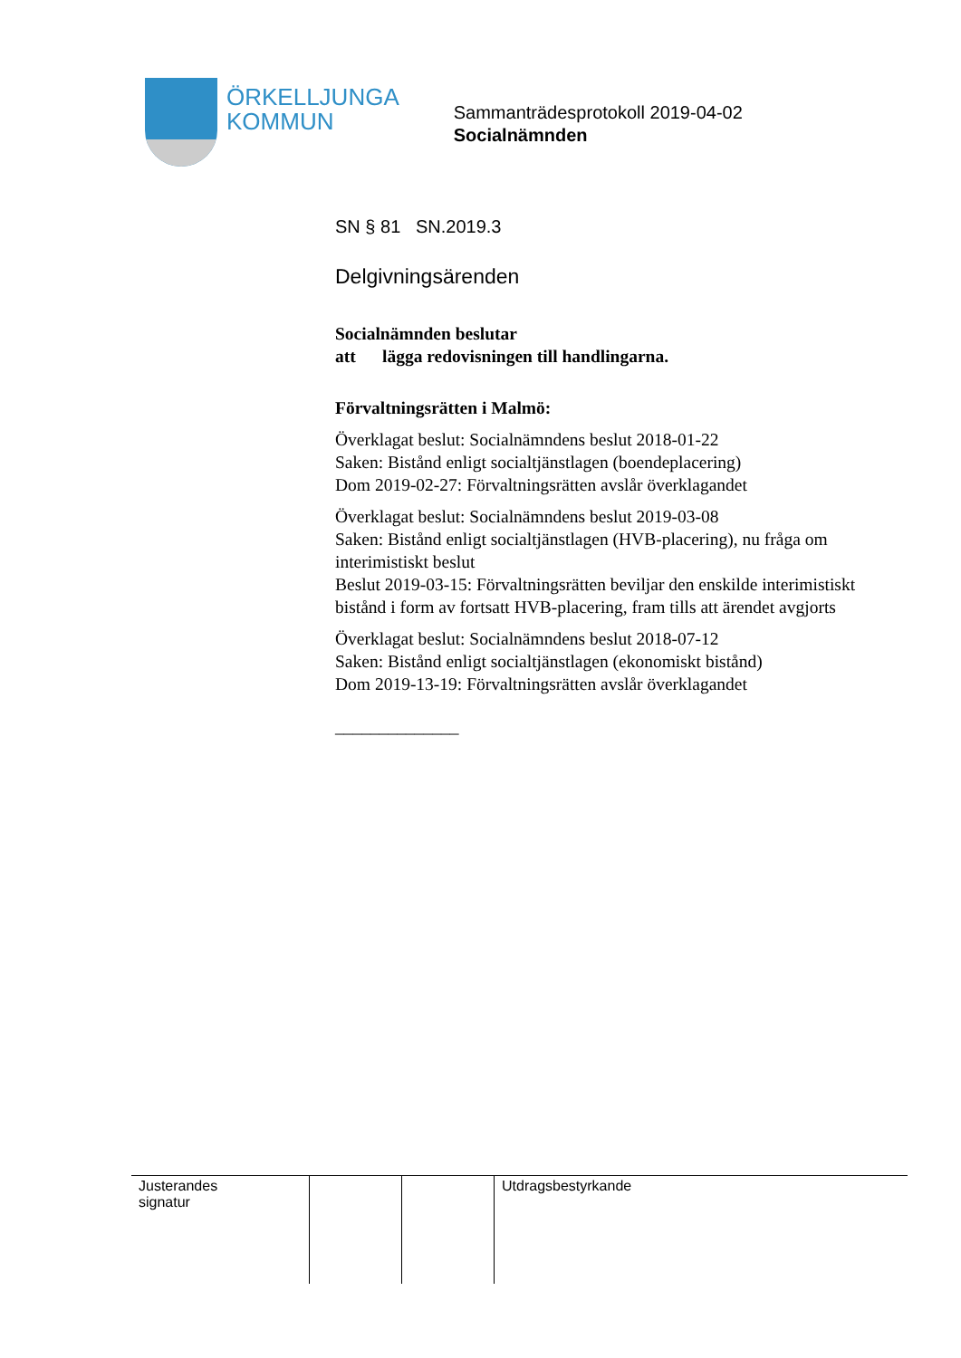ÖRKELLJUNGA
KOMMUN
Sammanträdesprotokoll 2019-04-02
Socialnämnden
SN § 81 SN.2019.3
Delgivningsärenden
Socialnämnden beslutar
att lägga redovisningen till handlingarna.
Förvaltningsrätten i Malmö:
Överklagat beslut: Socialnämndens beslut 2018-01-22
Saken: Bistånd enligt socialtjänstlagen (boendeplacering)
Dom 2019-02-27: Förvaltningsrätten avslår överklagandet
Överklagat beslut: Socialnämndens beslut 2019-03-08
Saken: Bistånd enligt socialtjänstlagen (HVB-placering), nu fråga om interimistiskt beslut
Beslut 2019-03-15: Förvaltningsrätten beviljar den enskilde interimistiskt bistånd i form av fortsatt HVB-placering, fram tills att ärendet avgjorts
Överklagat beslut: Socialnämndens beslut 2018-07-12
Saken: Bistånd enligt socialtjänstlagen (ekonomiskt bistånd)
Dom 2019-13-19: Förvaltningsrätten avslår överklagandet
______________
| Justerandes signatur | | | Utdragsbestyrkande |